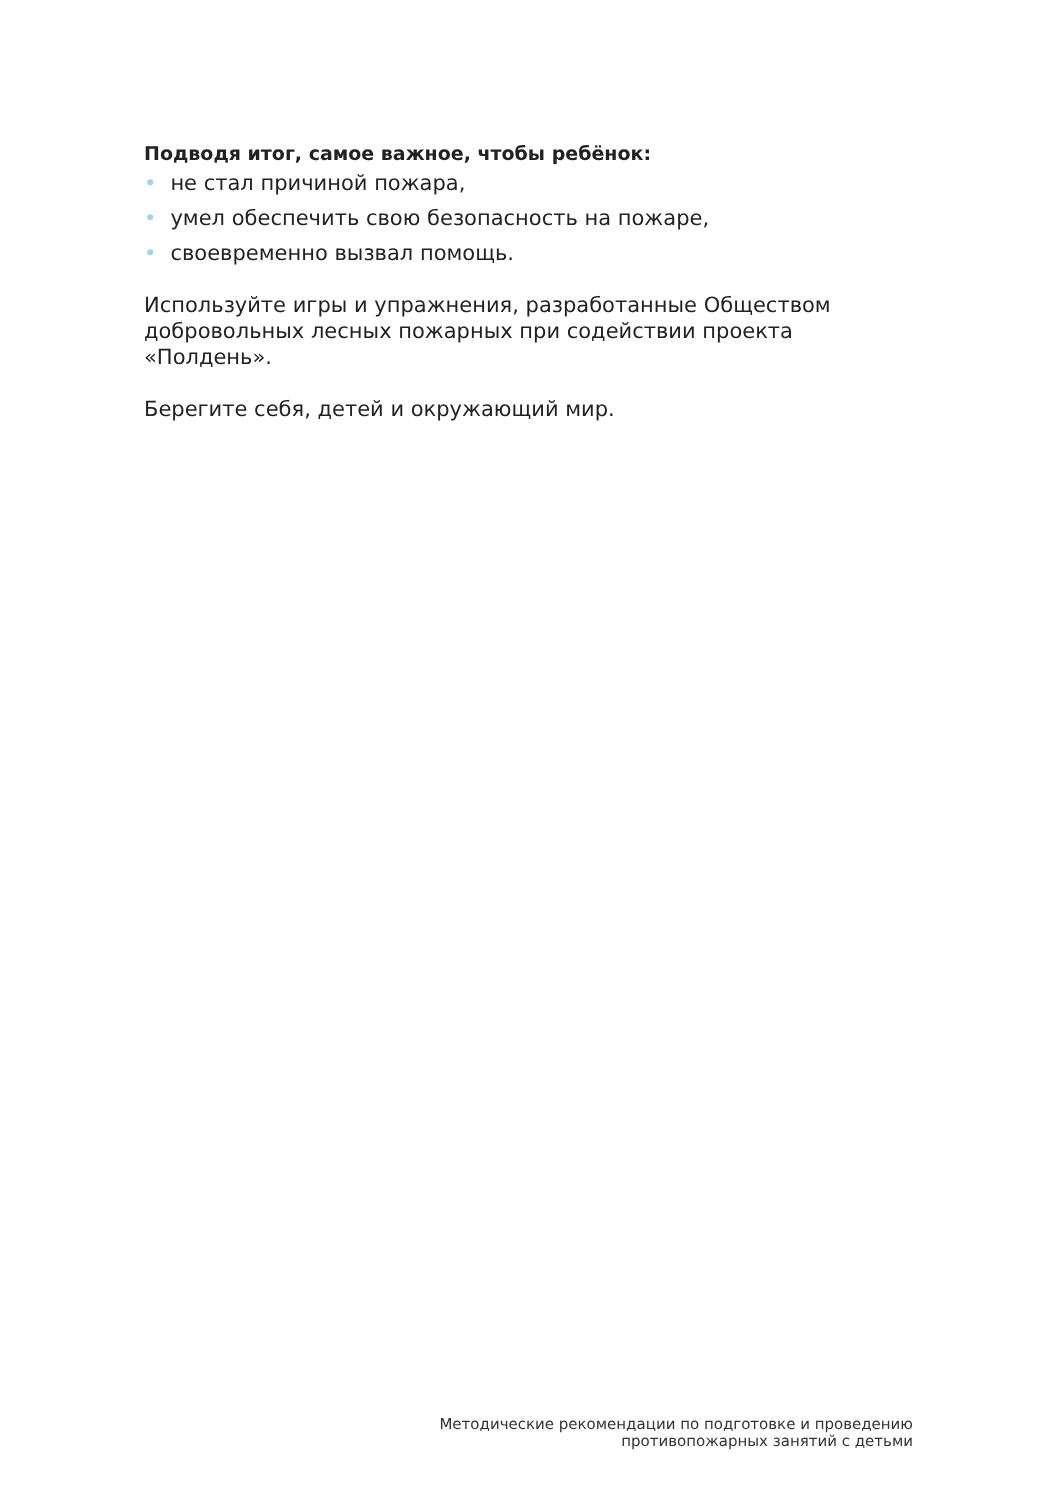Подводя итог, самое важное, чтобы ребёнок:
• не стал причиной пожара,
• умел обеспечить свою безопасность на пожаре,
• своевременно вызвал помощь.
Используйте игры и упражнения, разработанные Обществом добровольных лесных пожарных при содействии проекта «Полдень».
Берегите себя, детей и окружающий мир.
Методические рекомендации по подготовке и проведению
противопожарных занятий с детьми